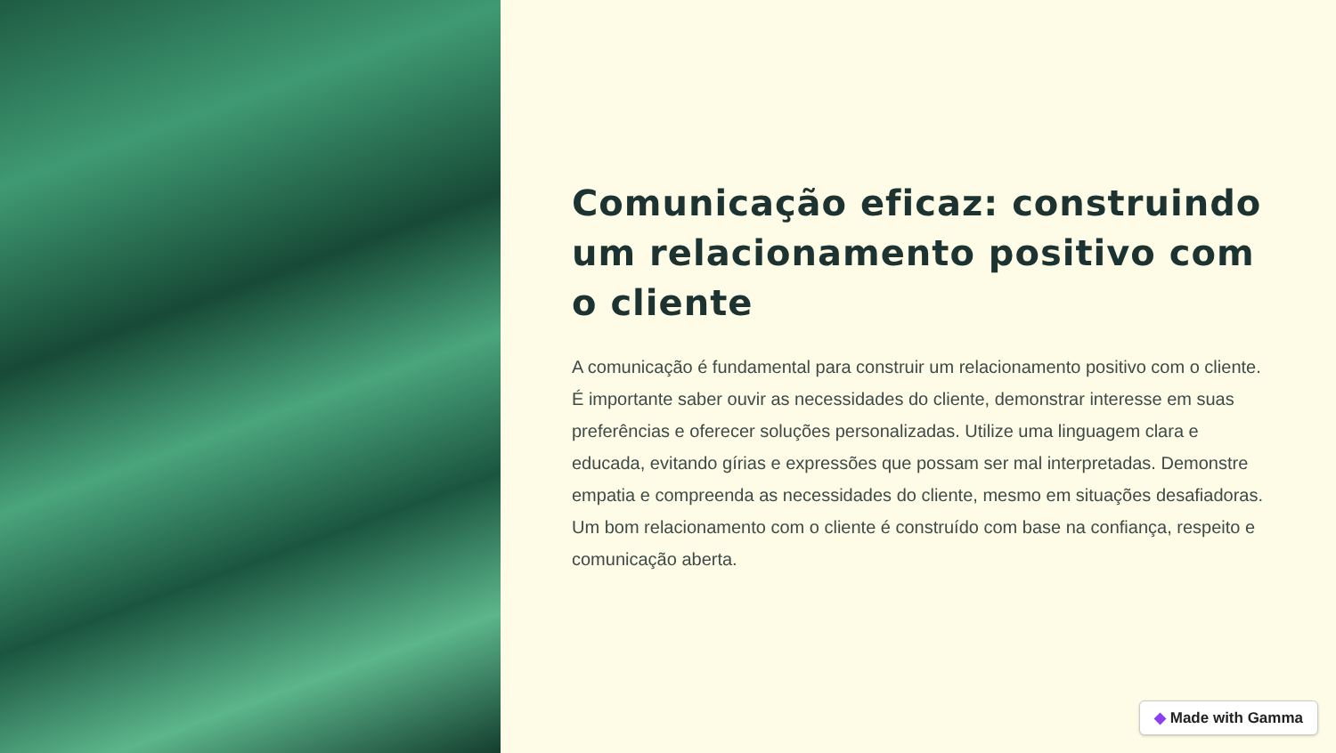Comunicação eficaz: construindo um relacionamento positivo com o cliente
A comunicação é fundamental para construir um relacionamento positivo com o cliente. É importante saber ouvir as necessidades do cliente, demonstrar interesse em suas preferências e oferecer soluções personalizadas. Utilize uma linguagem clara e educada, evitando gírias e expressões que possam ser mal interpretadas. Demonstre empatia e compreenda as necessidades do cliente, mesmo em situações desafiadoras. Um bom relacionamento com o cliente é construído com base na confiança, respeito e comunicação aberta.
◆ Made with Gamma